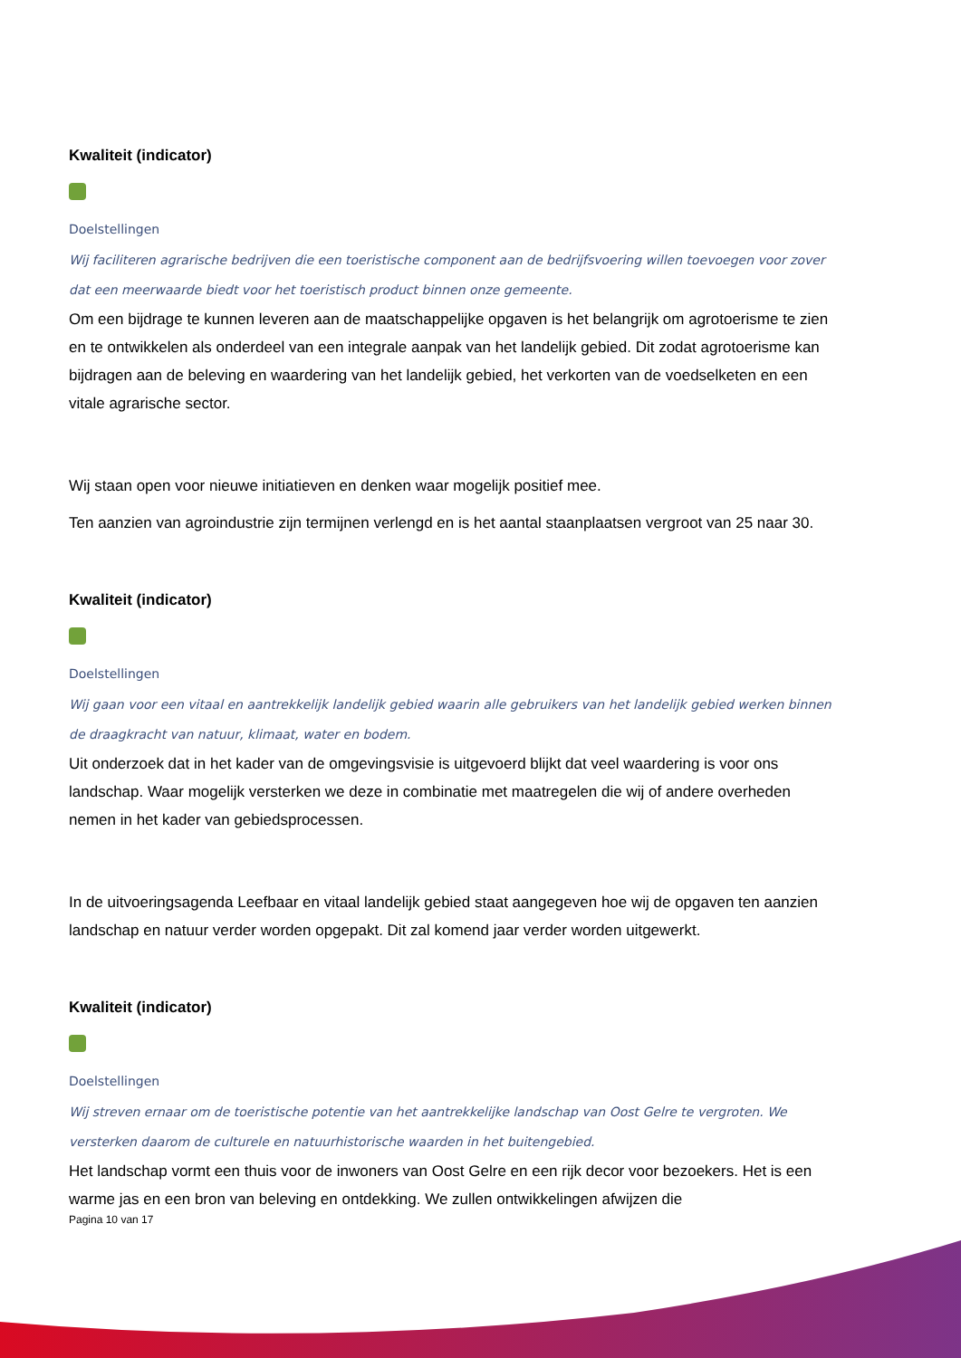Kwaliteit (indicator)
Doelstellingen
Wij faciliteren agrarische bedrijven die een toeristische component aan de bedrijfsvoering willen toevoegen voor zover dat een meerwaarde biedt voor het toeristisch product binnen onze gemeente.
Om een bijdrage te kunnen leveren aan de maatschappelijke opgaven is het belangrijk om agrotoerisme te zien en te ontwikkelen als onderdeel van een integrale aanpak van het landelijk gebied. Dit zodat agrotoerisme kan bijdragen aan de beleving en waardering van het landelijk gebied, het verkorten van de voedselketen en een vitale agrarische sector.
Wij staan open voor nieuwe initiatieven en denken waar mogelijk positief mee.
Ten aanzien van agroindustrie zijn termijnen verlengd en is het aantal staanplaatsen vergroot van 25 naar 30.
Kwaliteit (indicator)
Doelstellingen
Wij gaan voor een vitaal en aantrekkelijk landelijk gebied waarin alle gebruikers van het landelijk gebied werken binnen de draagkracht van natuur, klimaat, water en bodem.
Uit onderzoek dat in het kader van de omgevingsvisie is uitgevoerd blijkt dat veel waardering is voor ons landschap. Waar mogelijk versterken we deze in combinatie met maatregelen die wij of andere overheden nemen in het kader van gebiedsprocessen.
In de uitvoeringsagenda Leefbaar en vitaal landelijk gebied staat aangegeven hoe wij de opgaven ten aanzien landschap en natuur verder worden opgepakt. Dit zal komend jaar verder worden uitgewerkt.
Kwaliteit (indicator)
Doelstellingen
Wij streven ernaar om de toeristische potentie van het aantrekkelijke landschap van Oost Gelre te vergroten. We versterken daarom de culturele en natuurhistorische waarden in het buitengebied.
Het landschap vormt een thuis voor de inwoners van Oost Gelre en een rijk decor voor bezoekers. Het is een warme jas en een bron van beleving en ontdekking. We zullen ontwikkelingen afwijzen die
Pagina 10 van 17